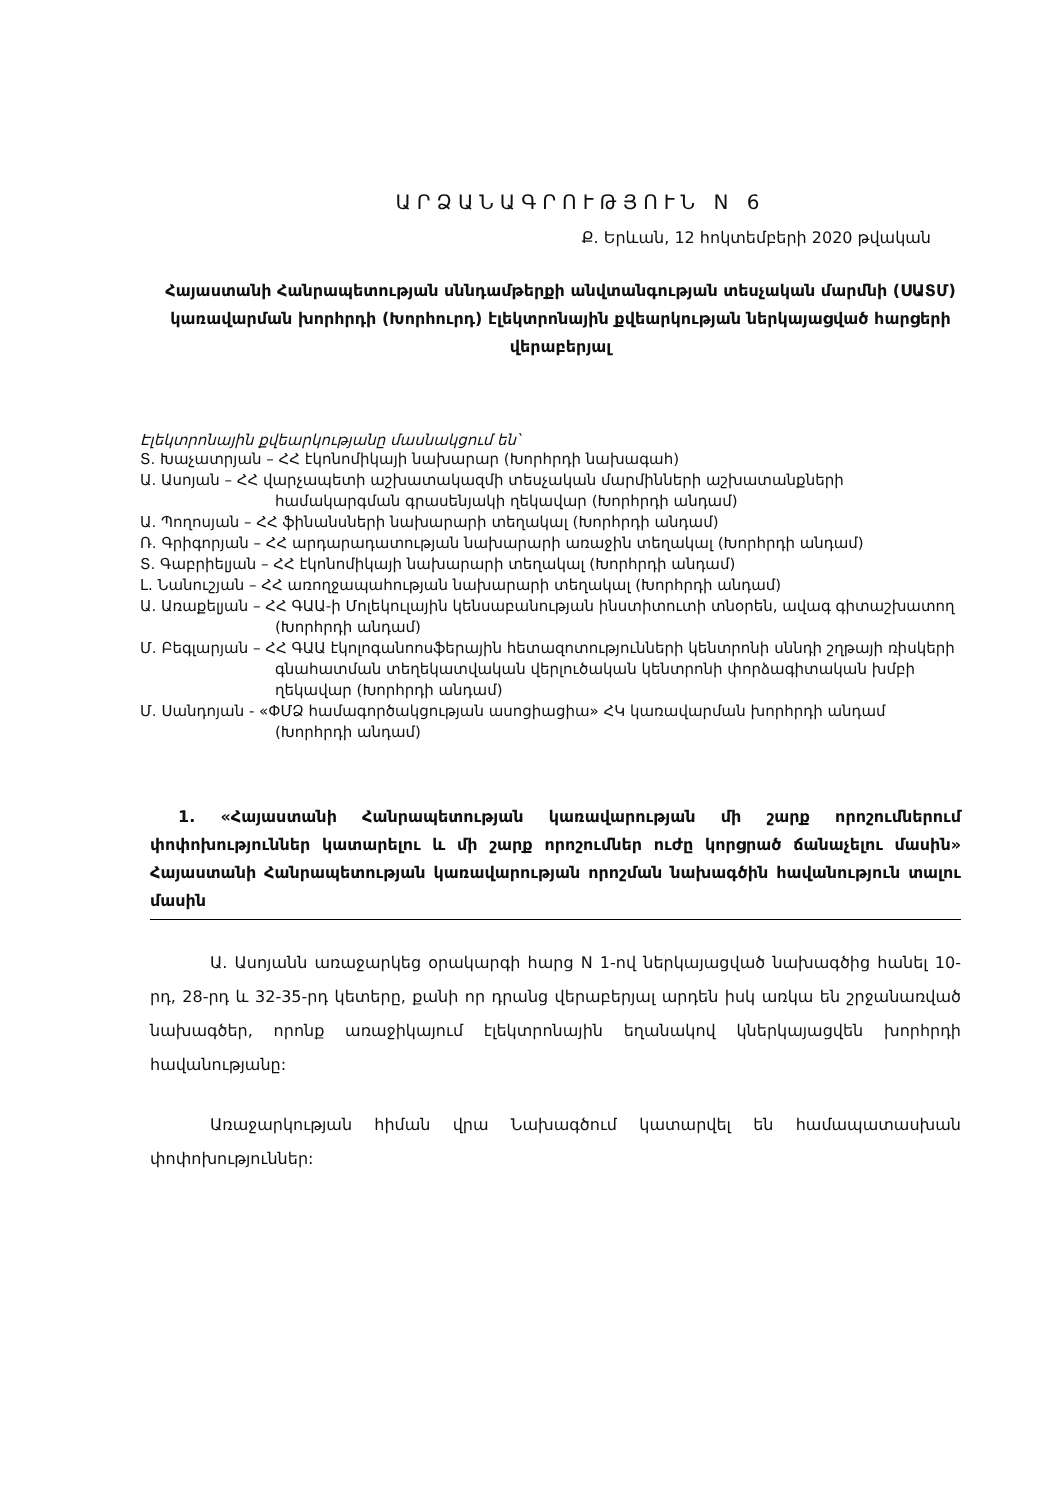ԱՐՁԱՆԱԳՐՈՒԹՅՈՒՆ N 6
Ք. Երևան, 12 հոկտեմբերի 2020 թվական
Հայաստանի Հանրապետության սննդամթերքի անվտանգության տեսչական մարմնի (ՍԱՏՄ) կառավարման խորհրդի (Խորհուրդ) էլեկտրոնային քվեարկության ներկայացված հարցերի վերաբերյալ
Էլեկտրոնային քվեարկությանը մասնակցում են՝
Տ. Խաչատրյան – ՀՀ էկոնոմիկայի նախարար (Խորհրդի նախագահ)
Ա. Ասոյան – ՀՀ վարչապետի աշխատակազմի տեսչական մարմինների աշխատանքների համակարգման գրասենյակի ղեկավար (Խորհրդի անդամ)
Ա. Պողոսյան – ՀՀ ֆինանսների նախարարի տեղակալ (Խորհրդի անդամ)
Ռ. Գրիգորյան – ՀՀ արդարադատության նախարարի առաջին տեղակալ (Խորհրդի անդամ)
Տ. Գաբրիելյան – ՀՀ էկոնոմիկայի նախարարի տեղակալ (Խորհրդի անդամ)
Լ. Նանուշյան – ՀՀ առողջապահության նախարարի տեղակալ (Խորհրդի անդամ)
Ա. Առաքելյան – ՀՀ ԳԱԱ-ի Մոլեկուլային կենսաբանության ինստիտուտի տնօրեն, ավագ գիտաշխատող (Խորհրդի անդամ)
Մ. Բեգլարյան – ՀՀ ԳԱԱ էկոլոգանոոսֆերային հետազոտությունների կենտրոնի սննդի շղթայի ռիսկերի գնահատման տեղեկատվական վերլուծական կենտրոնի փորձագիտական խմբի ղեկավար (Խորհրդի անդամ)
Մ. Սանդոյան - «ՓՄՁ համագործակցության ասոցիացիա» ՀԿ կառավարման խորհրդի անդամ (Խորհրդի անդամ)
1. «Հայաստանի Հանրապետության կառավարության մի շարք որոշումներում փոփոխություններ կատարելու և մի շարք որոշումներ ուժը կորցրած ճանաչելու մասին» Հայաստանի Հանրապետության կառավարության որոշման նախագծին հավանություն տալու մասին
Ա. Ասոյանն առաջարկեց օրակարգի հարց N 1-ով ներկայացված նախագծից հանել 10-րդ, 28-րդ և 32-35-րդ կետերը, քանի որ դրանց վերաբերյալ արդեն իսկ առկա են շրջանառված նախագծեր, որոնք առաջիկայում էլեկտրոնային եղանակով կներկայացվեն խորհրդի հավանությանը:
Առաջարկության հիման վրա Նախագծում կատարվել են համապատասխան փոփոխություններ: